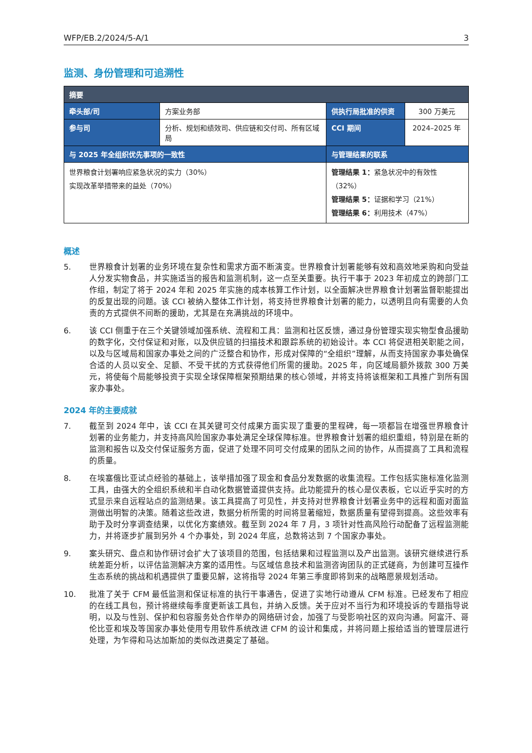WFP/EB.2/2024/5-A/1 3
监测、身份管理和可追溯性
| 摘要 | | | |
| --- | --- | --- | --- |
| 牵头部/司 | 方案业务部 | 供执行局批准的供资 | 300 万美元 |
| 参与司 | 分析、规划和绩效司、供应链和交付司、所有区域局 | CCI 期间 | 2024–2025 年 |
| 与 2025 年全组织优先事项的一致性 | | 与管理结果的联系 | |
| 世界粮食计划署响应紧急状况的实力（30%） 实现改革举措带来的益处（70%） | | 管理结果 1： 紧急状况中的有效性（32%） 管理结果 5： 证据和学习（21%） 管理结果 6： 利用技术（47%） | |
概述
5. 世界粮食计划署的业务环境在复杂性和需求方面不断演变。世界粮食计划署能够有效和高效地采购和向受益人分发实物食品，并实施适当的报告和监测机制，这一点至关重要。执行干事于 2023 年初成立的跨部门工作组，制定了将于 2024 年和 2025 年实施的成本核算工作计划，以全面解决世界粮食计划署监督职能提出的反复出现的问题。该 CCI 被纳入整体工作计划，将支持世界粮食计划署的能力，以透明且向有需要的人负责的方式提供不间断的援助，尤其是在充满挑战的环境中。
6. 该 CCI 侧重于在三个关键领域加强系统、流程和工具：监测和社区反馈，通过身份管理实现实物型食品援助的数字化，交付保证和对账，以及供应链的扫描技术和跟踪系统的初始设计。本 CCI 将促进相关职能之间，以及与区域局和国家办事处之间的广泛整合和协作，形成对保障的“全组织”理解，从而支持国家办事处确保合适的人员以安全、足额、不受干扰的方式获得他们所需的援助。2025 年，向区域局额外拨款 300 万美元，将使每个局能够投资于实现全球保障框架预期结果的核心领域，并将支持将该框架和工具推广到所有国家办事处。
2024 年的主要成就
7. 截至到 2024 年中，该 CCI 在其关键可交付成果方面实现了重要的里程碑，每一项都旨在增强世界粮食计划署的业务能力，并支持高风险国家办事处满足全球保障标准。世界粮食计划署的组织重组，特别是在新的监测和报告以及交付保证服务方面，促进了处理不同可交付成果的团队之间的协作，从而提高了工具和流程的质量。
8. 在埃塞俄比亚试点经验的基础上，该举措加强了现金和食品分发数据的收集流程。工作包括实施标准化监测工具，由强大的全组织系统和半自动化数据管道提供支持。此功能提升的核心是仪表板，它以近乎实时的方式显示来自远程站点的监测结果。该工具提高了可见性，并支持对世界粮食计划署业务中的远程和面对面监测做出明智的决策。随着这些改进，数据分析所需的时间将显著缩短，数据质量有望得到提高。这些效率有助于及时分享调查结果，以优化方案绩效。截至到 2024 年 7 月，3 项针对性高风险行动配备了远程监测能力，并将逐步扩展到另外 4 个办事处，到 2024 年底，总数将达到 7 个国家办事处。
9. 案头研究、盘点和协作研讨会扩大了该项目的范围，包括结果和过程监测以及产出监测。该研究继续进行系统差距分析，以评估监测解决方案的适用性。与区域信息技术和监测咨询团队的正式磋商，为创建可互操作生态系统的挑战和机遇提供了重要见解，这将指导 2024 年第三季度即将到来的战略愿景规划活动。
10. 批准了关于 CFM 最低监测和保证标准的执行干事通告，促进了实地行动遵从 CFM 标准。已经发布了相应的在线工具包，预计将继续每季度更新该工具包，并纳入反馈。关于应对不当行为和环境投诉的专题指导说明，以及与性别、保护和包容服务处合作举办的网络研讨会，加强了与受影响社区的双向沟通。阿富汗、哥伦比亚和埃及等国家办事处使用专用软件系统改进 CFM 的设计和集成，并将问题上报给适当的管理层进行处理，为乍得和马达加斯加的类似改进奠定了基础。